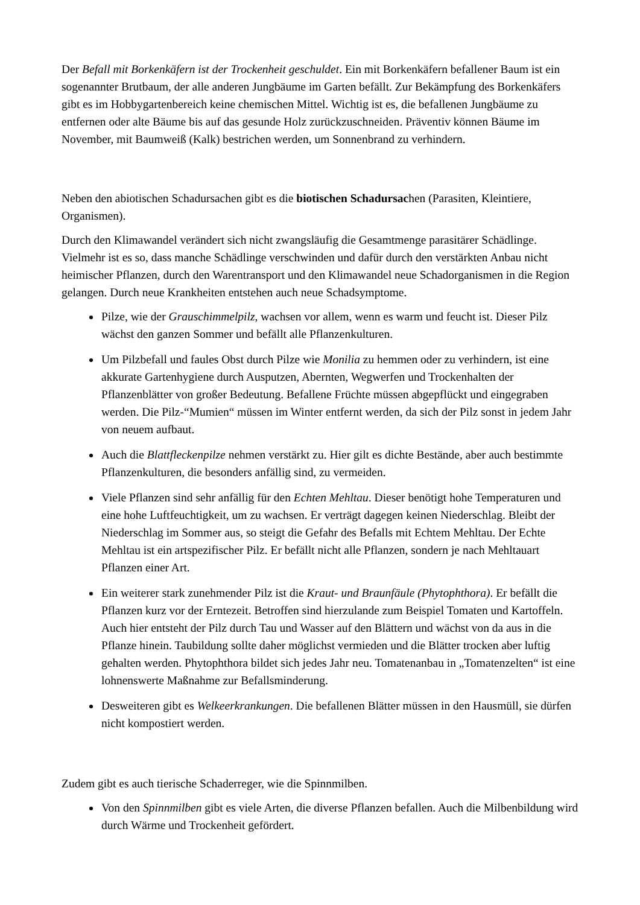Der Befall mit Borkenkäfern ist der Trockenheit geschuldet. Ein mit Borkenkäfern befallener Baum ist ein sogenannter Brutbaum, der alle anderen Jungbäume im Garten befällt. Zur Bekämpfung des Borkenkäfers gibt es im Hobbygartenbereich keine chemischen Mittel. Wichtig ist es, die befallenen Jungbäume zu entfernen oder alte Bäume bis auf das gesunde Holz zurückzuschneiden. Präventiv können Bäume im November, mit Baumweiß (Kalk) bestrichen werden, um Sonnenbrand zu verhindern.
Neben den abiotischen Schadursachen gibt es die biotischen Schadursachen (Parasiten, Kleintiere, Organismen).
Durch den Klimawandel verändert sich nicht zwangsläufig die Gesamtmenge parasitärer Schädlinge. Vielmehr ist es so, dass manche Schädlinge verschwinden und dafür durch den verstärkten Anbau nicht heimischer Pflanzen, durch den Warentransport und den Klimawandel neue Schadorganismen in die Region gelangen. Durch neue Krankheiten entstehen auch neue Schadsymptome.
Pilze, wie der Grauschimmelpilz, wachsen vor allem, wenn es warm und feucht ist. Dieser Pilz wächst den ganzen Sommer und befällt alle Pflanzenkulturen.
Um Pilzbefall und faules Obst durch Pilze wie Monilia zu hemmen oder zu verhindern, ist eine akkurate Gartenhygiene durch Ausputzen, Abernten, Wegwerfen und Trockenhalten der Pflanzenblätter von großer Bedeutung. Befallene Früchte müssen abgepflückt und eingegraben werden. Die Pilz-“Mumien“ müssen im Winter entfernt werden, da sich der Pilz sonst in jedem Jahr von neuem aufbaut.
Auch die Blattfleckenpilze nehmen verstärkt zu. Hier gilt es dichte Bestände, aber auch bestimmte Pflanzenkulturen, die besonders anfällig sind, zu vermeiden.
Viele Pflanzen sind sehr anfällig für den Echten Mehltau. Dieser benötigt hohe Temperaturen und eine hohe Luftfeuchtigkeit, um zu wachsen. Er verträgt dagegen keinen Niederschlag. Bleibt der Niederschlag im Sommer aus, so steigt die Gefahr des Befalls mit Echtem Mehltau. Der Echte Mehltau ist ein artspezifischer Pilz. Er befällt nicht alle Pflanzen, sondern je nach Mehltauart Pflanzen einer Art.
Ein weiterer stark zunehmender Pilz ist die Kraut- und Braunfäule (Phytophthora). Er befällt die Pflanzen kurz vor der Erntezeit. Betroffen sind hierzulande zum Beispiel Tomaten und Kartoffeln. Auch hier entsteht der Pilz durch Tau und Wasser auf den Blättern und wächst von da aus in die Pflanze hinein. Taubildung sollte daher möglichst vermieden und die Blätter trocken aber luftig gehalten werden. Phytophthora bildet sich jedes Jahr neu. Tomatenanbau in „Tomatenzelten“ ist eine lohnenswerte Maßnahme zur Befallsminderung.
Desweiteren gibt es Welkeerkrankungen. Die befallenen Blätter müssen in den Hausmüll, sie dürfen nicht kompostiert werden.
Zudem gibt es auch tierische Schaderreger, wie die Spinnmilben.
Von den Spinnmilben gibt es viele Arten, die diverse Pflanzen befallen. Auch die Milbenbildung wird durch Wärme und Trockenheit gefördert.